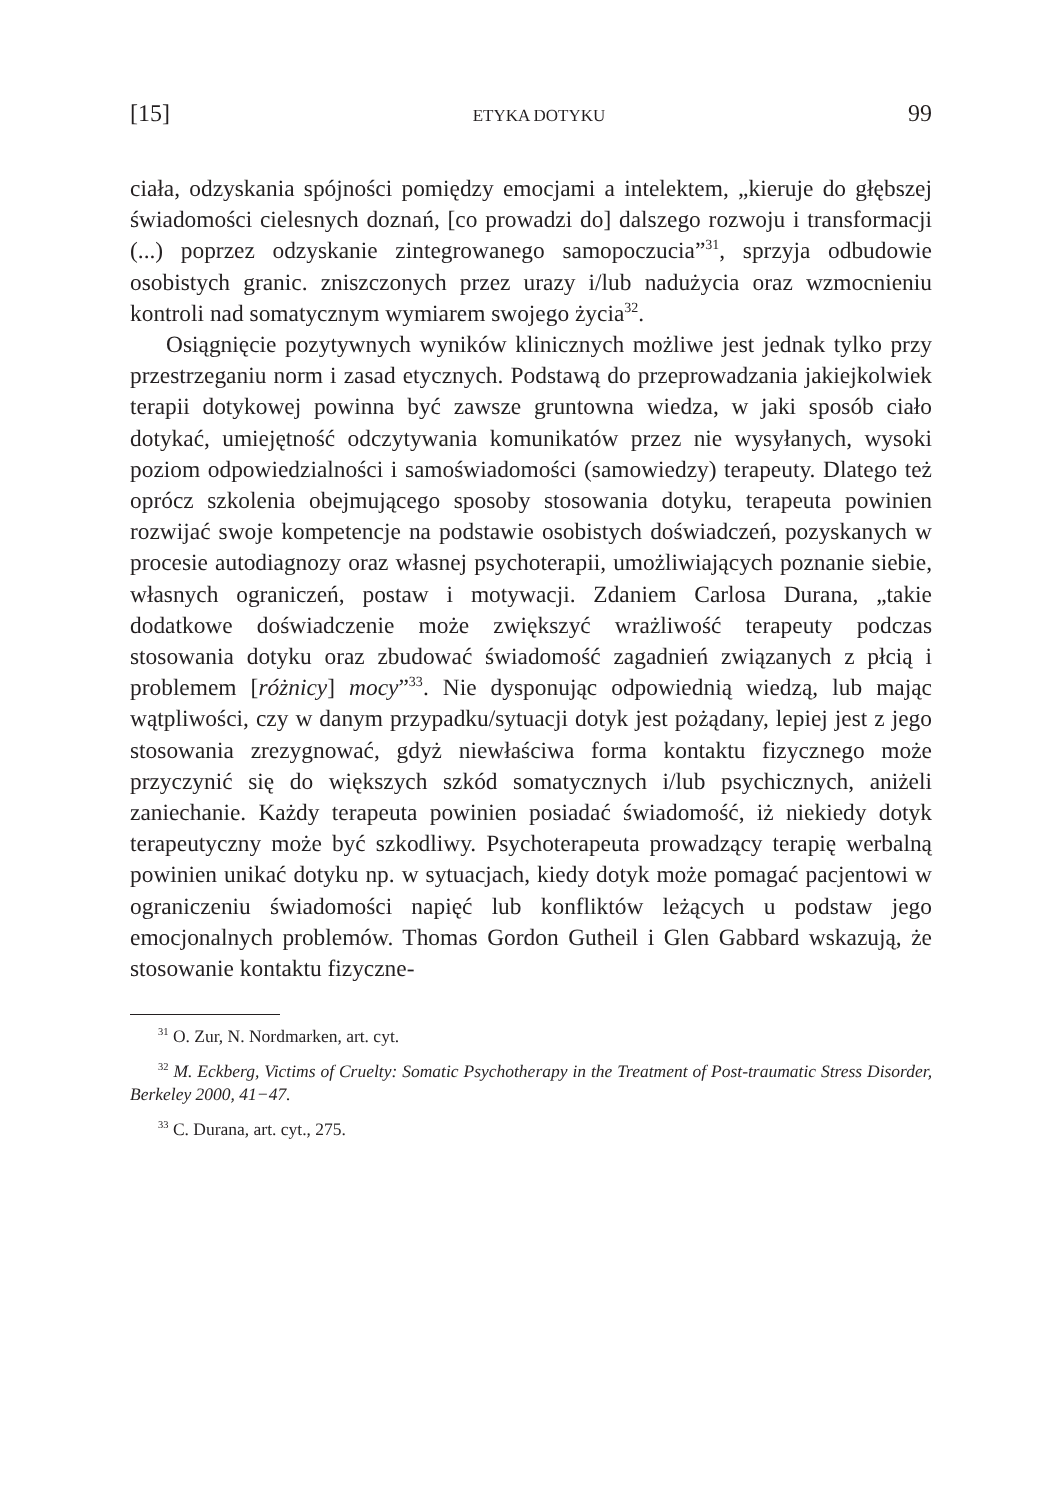[15] ETYKA DOTYKU 99
ciała, odzyskania spójności pomiędzy emocjami a intelektem, „kieruje do głębszej świadomości cielesnych doznań, [co prowadzi do] dalszego rozwoju i transformacji (...) poprzez odzyskanie zintegrowanego samopoczucia”<sup>31</sup>, sprzyja odbudowie osobistych granic. zniszczonych przez urazy i/lub nadużycia oraz wzmocnieniu kontroli nad somatycznym wymiarem swojego życia<sup>32</sup>.
Osiągnięcie pozytywnych wyników klinicznych możliwe jest jednak tylko przy przestrzeganiu norm i zasad etycznych. Podstawą do przeprowadzania jakiejkolwiek terapii dotykowej powinna być zawsze gruntowna wiedza, w jaki sposób ciało dotykać, umiejętność odczytywania komunikatów przez nie wysyłanych, wysoki poziom odpowiedzialności i samoświadomości (samowiedzy) terapeuty. Dlatego też oprócz szkolenia obejmującego sposoby stosowania dotyku, terapeuta powinien rozwijać swoje kompetencje na podstawie osobistych doświadczeń, pozyskanych w procesie autodiagnozy oraz własnej psychoterapii, umożliwiających poznanie siebie, własnych ograniczeń, postaw i motywacji. Zdaniem Carlosa Durana, „takie dodatkowe doświadczenie może zwiększyć wrażliwość terapeuty podczas stosowania dotyku oraz zbudować świadomość zagadnień związanych z płcią i problemem [różnicy] mocy”<sup>33</sup>. Nie dysponując odpowiednią wiedzą, lub mając wątpliwości, czy w danym przypadku/sytuacji dotyk jest pożądany, lepiej jest z jego stosowania zrezygnować, gdyż niewłaściwa forma kontaktu fizycznego może przyczynić się do większych szkód somatycznych i/lub psychicznych, aniżeli zaniechanie. Każdy terapeuta powinien posiadać świadomość, iż niekiedy dotyk terapeutyczny może być szkodliwy. Psychoterapeuta prowadzący terapię werbalną powinien unikać dotyku np. w sytuacjach, kiedy dotyk może pomagać pacjentowi w ograniczeniu świadomości napięć lub konfliktów leżących u podstaw jego emocjonalnych problemów. Thomas Gordon Gutheil i Glen Gabbard wskazują, że stosowanie kontaktu fizyczne-
<sup>31</sup> O. Zur, N. Nordmarken, art. cyt.
<sup>32</sup> M. Eckberg, Victims of Cruelty: Somatic Psychotherapy in the Treatment of Post-traumatic Stress Disorder, Berkeley 2000, 41−47.
<sup>33</sup> C. Durana, art. cyt., 275.